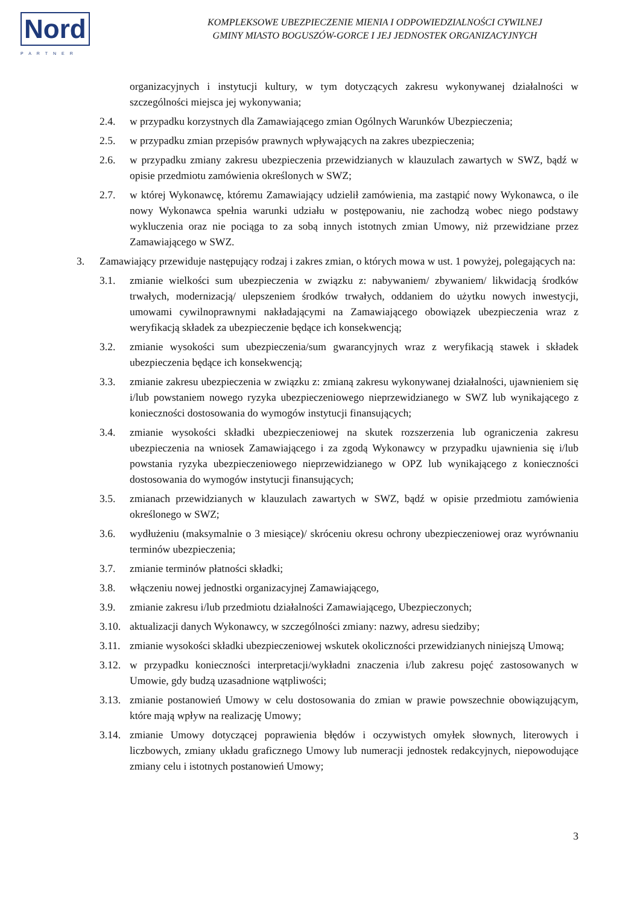Nord
PARTNER
KOMPLEKSOWE UBEZPIECZENIE MIENIA I ODPOWIEDZIALNOŚCI CYWILNEJ
GMINY MIASTO BOGUSZÓW-GORCE I JEJ JEDNOSTEK ORGANIZACYJNYCH
organizacyjnych i instytucji kultury, w tym dotyczących zakresu wykonywanej działalności w szczególności miejsca jej wykonywania;
2.4. w przypadku korzystnych dla Zamawiającego zmian Ogólnych Warunków Ubezpieczenia;
2.5. w przypadku zmian przepisów prawnych wpływających na zakres ubezpieczenia;
2.6. w przypadku zmiany zakresu ubezpieczenia przewidzianych w klauzulach zawartych w SWZ, bądź w opisie przedmiotu zamówienia określonych w SWZ;
2.7. w której Wykonawcę, któremu Zamawiający udzielił zamówienia, ma zastąpić nowy Wykonawca, o ile nowy Wykonawca spełnia warunki udziału w postępowaniu, nie zachodzą wobec niego podstawy wykluczenia oraz nie pociąga to za sobą innych istotnych zmian Umowy, niż przewidziane przez Zamawiającego w SWZ.
3. Zamawiający przewiduje następujący rodzaj i zakres zmian, o których mowa w ust. 1 powyżej, polegających na:
3.1. zmianie wielkości sum ubezpieczenia w związku z: nabywaniem/ zbywaniem/ likwidacją środków trwałych, modernizacją/ ulepszeniem środków trwałych, oddaniem do użytku nowych inwestycji, umowami cywilnoprawnymi nakładającymi na Zamawiającego obowiązek ubezpieczenia wraz z weryfikacją składek za ubezpieczenie będące ich konsekwencją;
3.2. zmianie wysokości sum ubezpieczenia/sum gwarancyjnych wraz z weryfikacją stawek i składek ubezpieczenia będące ich konsekwencją;
3.3. zmianie zakresu ubezpieczenia w związku z: zmianą zakresu wykonywanej działalności, ujawnieniem się i/lub powstaniem nowego ryzyka ubezpieczeniowego nieprzewidzianego w SWZ lub wynikającego z konieczności dostosowania do wymogów instytucji finansujących;
3.4. zmianie wysokości składki ubezpieczeniowej na skutek rozszerzenia lub ograniczenia zakresu ubezpieczenia na wniosek Zamawiającego i za zgodą Wykonawcy w przypadku ujawnienia się i/lub powstania ryzyka ubezpieczeniowego nieprzewidzianego w OPZ lub wynikającego z konieczności dostosowania do wymogów instytucji finansujących;
3.5. zmianach przewidzianych w klauzulach zawartych w SWZ, bądź w opisie przedmiotu zamówienia określonego w SWZ;
3.6. wydłużeniu (maksymalnie o 3 miesiące)/ skróceniu okresu ochrony ubezpieczeniowej oraz wyrównaniu terminów ubezpieczenia;
3.7. zmianie terminów płatności składki;
3.8. włączeniu nowej jednostki organizacyjnej Zamawiającego,
3.9. zmianie zakresu i/lub przedmiotu działalności Zamawiającego, Ubezpieczonych;
3.10.
aktualizacji danych Wykonawcy, w szczególności zmiany: nazwy, adresu siedziby;
3.11.
zmianie wysokości składki ubezpieczeniowej wskutek okoliczności przewidzianych niniejszą Umową;
3.12.
w przypadku konieczności interpretacji/wykładni znaczenia i/lub zakresu pojęć zastosowanych w Umowie, gdy budzą uzasadnione wątpliwości;
3.13.
zmianie postanowień Umowy w celu dostosowania do zmian w prawie powszechnie obowiązującym, które mają wpływ na realizację Umowy;
3.14.
zmianie Umowy dotyczącej poprawienia błędów i oczywistych omyłek słownych, literowych i liczbowych, zmiany układu graficznego Umowy lub numeracji jednostek redakcyjnych, niepowodujące zmiany celu i istotnych postanowień Umowy;
3